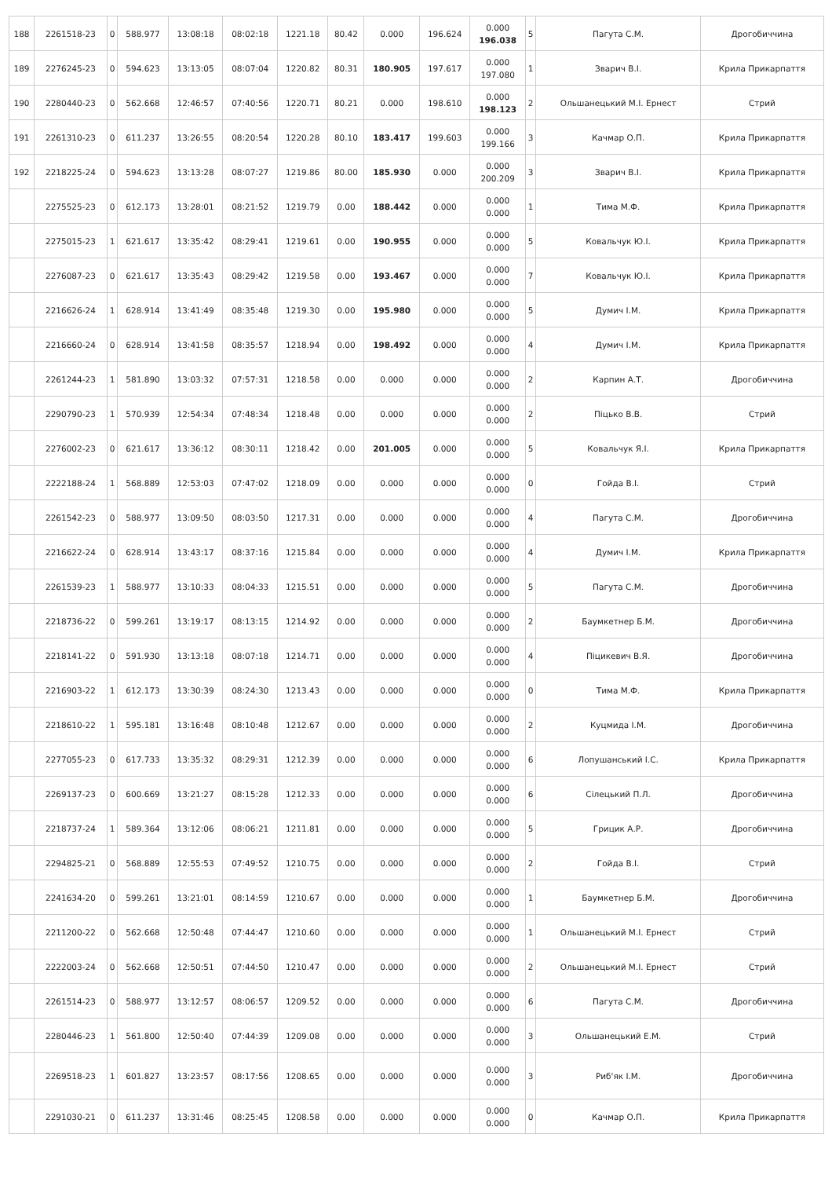| 188 | 2261518-23 | 0 | 588.977 | 13:08:18 | 08:02:18 | 1221.18 | 80.42 | 0.000 | 196.624 | 0.000 196.038 | 5 | Пагута С.М. | Дрогобиччина |
| 189 | 2276245-23 | 0 | 594.623 | 13:13:05 | 08:07:04 | 1220.82 | 80.31 | 180.905 | 197.617 | 0.000 197.080 | 1 | Зварич В.І. | Крила Прикарпаття |
| 190 | 2280440-23 | 0 | 562.668 | 12:46:57 | 07:40:56 | 1220.71 | 80.21 | 0.000 | 198.610 | 0.000 198.123 | 2 | Ольшанецький М.І. Ернест | Стрий |
| 191 | 2261310-23 | 0 | 611.237 | 13:26:55 | 08:20:54 | 1220.28 | 80.10 | 183.417 | 199.603 | 0.000 199.166 | 3 | Качмар О.П. | Крила Прикарпаття |
| 192 | 2218225-24 | 0 | 594.623 | 13:13:28 | 08:07:27 | 1219.86 | 80.00 | 185.930 | 0.000 | 0.000 200.209 | 3 | Зварич В.І. | Крила Прикарпаття |
| | 2275525-23 | 0 | 612.173 | 13:28:01 | 08:21:52 | 1219.79 | 0.00 | 188.442 | 0.000 | 0.000 0.000 | 1 | Тима М.Ф. | Крила Прикарпаття |
| | 2275015-23 | 1 | 621.617 | 13:35:42 | 08:29:41 | 1219.61 | 0.00 | 190.955 | 0.000 | 0.000 0.000 | 5 | Ковальчук Ю.І. | Крила Прикарпаття |
| | 2276087-23 | 0 | 621.617 | 13:35:43 | 08:29:42 | 1219.58 | 0.00 | 193.467 | 0.000 | 0.000 0.000 | 7 | Ковальчук Ю.І. | Крила Прикарпаття |
| | 2216626-24 | 1 | 628.914 | 13:41:49 | 08:35:48 | 1219.30 | 0.00 | 195.980 | 0.000 | 0.000 0.000 | 5 | Думич І.М. | Крила Прикарпаття |
| | 2216660-24 | 0 | 628.914 | 13:41:58 | 08:35:57 | 1218.94 | 0.00 | 198.492 | 0.000 | 0.000 0.000 | 4 | Думич І.М. | Крила Прикарпаття |
| | 2261244-23 | 1 | 581.890 | 13:03:32 | 07:57:31 | 1218.58 | 0.00 | 0.000 | 0.000 | 0.000 0.000 | 2 | Карпин А.Т. | Дрогобиччина |
| | 2290790-23 | 1 | 570.939 | 12:54:34 | 07:48:34 | 1218.48 | 0.00 | 0.000 | 0.000 | 0.000 0.000 | 2 | Піцько В.В. | Стрий |
| | 2276002-23 | 0 | 621.617 | 13:36:12 | 08:30:11 | 1218.42 | 0.00 | 201.005 | 0.000 | 0.000 0.000 | 5 | Ковальчук Я.І. | Крила Прикарпаття |
| | 2222188-24 | 1 | 568.889 | 12:53:03 | 07:47:02 | 1218.09 | 0.00 | 0.000 | 0.000 | 0.000 0.000 | 0 | Гойда В.І. | Стрий |
| | 2261542-23 | 0 | 588.977 | 13:09:50 | 08:03:50 | 1217.31 | 0.00 | 0.000 | 0.000 | 0.000 0.000 | 4 | Пагута С.М. | Дрогобиччина |
| | 2216622-24 | 0 | 628.914 | 13:43:17 | 08:37:16 | 1215.84 | 0.00 | 0.000 | 0.000 | 0.000 0.000 | 4 | Думич І.М. | Крила Прикарпаття |
| | 2261539-23 | 1 | 588.977 | 13:10:33 | 08:04:33 | 1215.51 | 0.00 | 0.000 | 0.000 | 0.000 0.000 | 5 | Пагута С.М. | Дрогобиччина |
| | 2218736-22 | 0 | 599.261 | 13:19:17 | 08:13:15 | 1214.92 | 0.00 | 0.000 | 0.000 | 0.000 0.000 | 2 | Баумкетнер Б.М. | Дрогобиччина |
| | 2218141-22 | 0 | 591.930 | 13:13:18 | 08:07:18 | 1214.71 | 0.00 | 0.000 | 0.000 | 0.000 0.000 | 4 | Піцикевич В.Я. | Дрогобиччина |
| | 2216903-22 | 1 | 612.173 | 13:30:39 | 08:24:30 | 1213.43 | 0.00 | 0.000 | 0.000 | 0.000 0.000 | 0 | Тима М.Ф. | Крила Прикарпаття |
| | 2218610-22 | 1 | 595.181 | 13:16:48 | 08:10:48 | 1212.67 | 0.00 | 0.000 | 0.000 | 0.000 0.000 | 2 | Куцмида І.М. | Дрогобиччина |
| | 2277055-23 | 0 | 617.733 | 13:35:32 | 08:29:31 | 1212.39 | 0.00 | 0.000 | 0.000 | 0.000 0.000 | 6 | Лопушанський І.С. | Крила Прикарпаття |
| | 2269137-23 | 0 | 600.669 | 13:21:27 | 08:15:28 | 1212.33 | 0.00 | 0.000 | 0.000 | 0.000 0.000 | 6 | Сілецький П.Л. | Дрогобиччина |
| | 2218737-24 | 1 | 589.364 | 13:12:06 | 08:06:21 | 1211.81 | 0.00 | 0.000 | 0.000 | 0.000 0.000 | 5 | Грицик А.Р. | Дрогобиччина |
| | 2294825-21 | 0 | 568.889 | 12:55:53 | 07:49:52 | 1210.75 | 0.00 | 0.000 | 0.000 | 0.000 0.000 | 2 | Гойда В.І. | Стрий |
| | 2241634-20 | 0 | 599.261 | 13:21:01 | 08:14:59 | 1210.67 | 0.00 | 0.000 | 0.000 | 0.000 0.000 | 1 | Баумкетнер Б.М. | Дрогобиччина |
| | 2211200-22 | 0 | 562.668 | 12:50:48 | 07:44:47 | 1210.60 | 0.00 | 0.000 | 0.000 | 0.000 0.000 | 1 | Ольшанецький М.І. Ернест | Стрий |
| | 2222003-24 | 0 | 562.668 | 12:50:51 | 07:44:50 | 1210.47 | 0.00 | 0.000 | 0.000 | 0.000 0.000 | 2 | Ольшанецький М.І. Ернест | Стрий |
| | 2261514-23 | 0 | 588.977 | 13:12:57 | 08:06:57 | 1209.52 | 0.00 | 0.000 | 0.000 | 0.000 0.000 | 6 | Пагута С.М. | Дрогобиччина |
| | 2280446-23 | 1 | 561.800 | 12:50:40 | 07:44:39 | 1209.08 | 0.00 | 0.000 | 0.000 | 0.000 0.000 | 3 | Ольшанецький Е.М. | Стрий |
| | 2269518-23 | 1 | 601.827 | 13:23:57 | 08:17:56 | 1208.65 | 0.00 | 0.000 | 0.000 | 0.000 0.000 | 3 | Риб'як І.М. | Дрогобиччина |
| | 2291030-21 | 0 | 611.237 | 13:31:46 | 08:25:45 | 1208.58 | 0.00 | 0.000 | 0.000 | 0.000 0.000 | 0 | Качмар О.П. | Крила Прикарпаття |